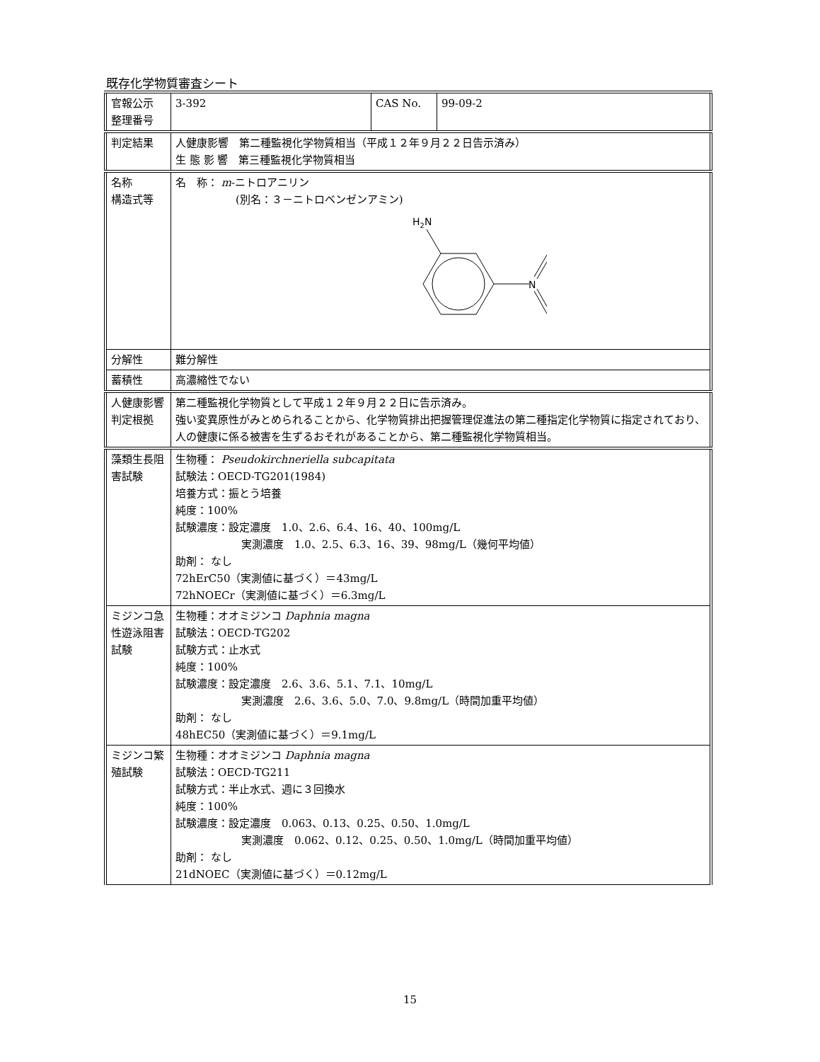既存化学物質審査シート
| 官報公示 整理番号 | 3-392 | CAS No. | 99-09-2 |
| 判定結果 | 人健康影響 第二種監視化学物質相当（平成１２年９月２２日告示済み） 生 態 影 響 第三種監視化学物質相当 | | |
| 名称 構造式等 | 名 称： m -ニトロアニリン (別名：３－ニトロベンゼンアミン) H 2 N N | | |
| 分解性 | 難分解性 | | |
| 蓄積性 | 高濃縮性でない | | |
| 人健康影響判定根拠 | 第二種監視化学物質として平成１２年９月２２日に告示済み。 強い変異原性がみとめられることから、化学物質排出把握管理促進法の第二種指定化学物質に指定されており、人の健康に係る被害を生ずるおそれがあることから、第二種監視化学物質相当。 | | |
| 藻類生長阻害試験 | 生物種： Pseudokirchneriella subcapitata 試験法：OECD-TG201(1984) 培養方式：振とう培養 純度：100% 試験濃度：設定濃度 1.0、2.6、6.4、16、40、100mg/L 実測濃度 1.0、2.5、6.3、16、39、98mg/L（幾何平均値） 助剤： なし 72hErC50（実測値に基づく）＝43mg/L 72hNOECr（実測値に基づく）＝6.3mg/L | | |
| ミジンコ急性遊泳阻害試験 | 生物種：オオミジンコ Daphnia magna 試験法：OECD-TG202 試験方式：止水式 純度：100% 試験濃度：設定濃度 2.6、3.6、5.1、7.1、10mg/L 実測濃度 2.6、3.6、5.0、7.0、9.8mg/L（時間加重平均値） 助剤： なし 48hEC50（実測値に基づく）＝9.1mg/L | | |
| ミジンコ繁殖試験 | 生物種：オオミジンコ Daphnia magna 試験法：OECD-TG211 試験方式：半止水式、週に３回換水 純度：100% 試験濃度：設定濃度 0.063、0.13、0.25、0.50、1.0mg/L 実測濃度 0.062、0.12、0.25、0.50、1.0mg/L（時間加重平均値） 助剤： なし 21dNOEC（実測値に基づく）＝0.12mg/L | | |
15